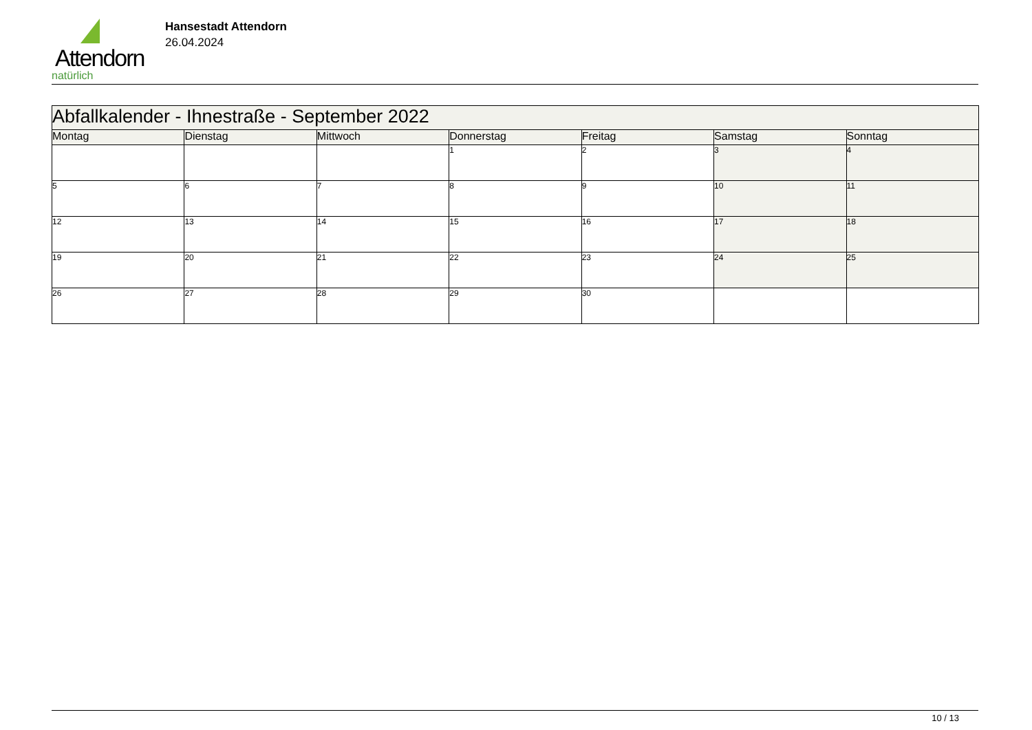Attendorn
natürlich
Hansestadt Attendorn
26.04.2024
| Abfallkalender - Ihnestraße - September 2022 | | | | | | |
| Montag | Dienstag | Mittwoch | Donnerstag | Freitag | Samstag | Sonntag |
| | | | 1 | 2 | 3 | 4 |
| 5 | 6 | 7 | 8 | 9 | 10 | 11 |
| 12 | 13 | 14 | 15 | 16 | 17 | 18 |
| 19 | 20 | 21 | 22 | 23 | 24 | 25 |
| 26 | 27 | 28 | 29 | 30 | | |
10 / 13